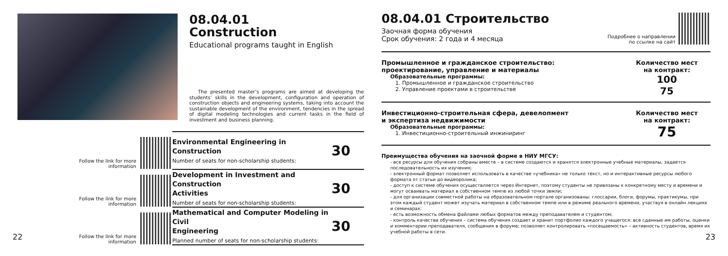08.04.01
Construction
Educational programs taught in English
The presented master’s programs are aimed at developing the students’ skills in the development, configuration and operation of construction objects and engineering systems, taking into account the sustainable development of the environment, tendencies in the spread of digital modeling technologies and current tasks in the field of investment and business planning.
Follow the link for more
information
Follow the link for more
information
Follow the link for more
information
Environmental Engineering in Construction
Number of seats for non-scholarship students:
30
Development in Investment and Construction
Activities
Number of seats for non-scholarship students:
30
Mathematical and Computer Modeling in Civil
Engineering
Planned number of seats for non-scholarship students:
30
22
08.04.01 Строительство
Заочная форма обучения
Срок обучения: 2 года и 4 месяца
Подробнее о направлении
по ссылке на сайт
Промышленное и гражданское строительство:
проектирование, управление и материалы
Образовательные программы:
1. Промышленное и гражданское строительство
2. Управление проектами в строительстве
Количество мест
на контракт:
100
75
Инвестиционно-строительная сфера, девелопмент
и экспертиза недвижимости
Образовательные программы:
1. Инвестиционно-строительный инжиниринг
Количество мест
на контракт:
75
Преимущества обучения на заочной форме в НИУ МГСУ:
- все ресурсы для обучения собраны вместе – в системе создаются и хранятся электронные учебные материалы, задается последовательность их изучения;
- электронный формат позволяет использовать в качестве «учебника» не только текст, но и интерактивные ресурсы любого формата от статьи до видеоролика;
- доступ к системе обучения осуществляется через Интернет, поэтому студенты не привязаны к конкретному месту и времени и могут осваивать материал в собственном темпе из любой точки земли;
- для организации совместной работы на образовательном портале организованы: глоссарии, блоги, форумы, практикумы, при этом каждый студент может изучать материал в собственном темпе или в режиме реального времени, участвуя в онлайн лекциях и семинарах;
- есть возможность обмена файлами любых форматов между преподавателем и студентом;
- контроль качества обучения – система обучения создает и хранит портфолио каждого учащегося: все сданные им работы, оценки и комментарии преподавателя, сообщения в форуме; позволяет контролировать «посещаемость» – активность студентов, время их учебной работы в сети.
23